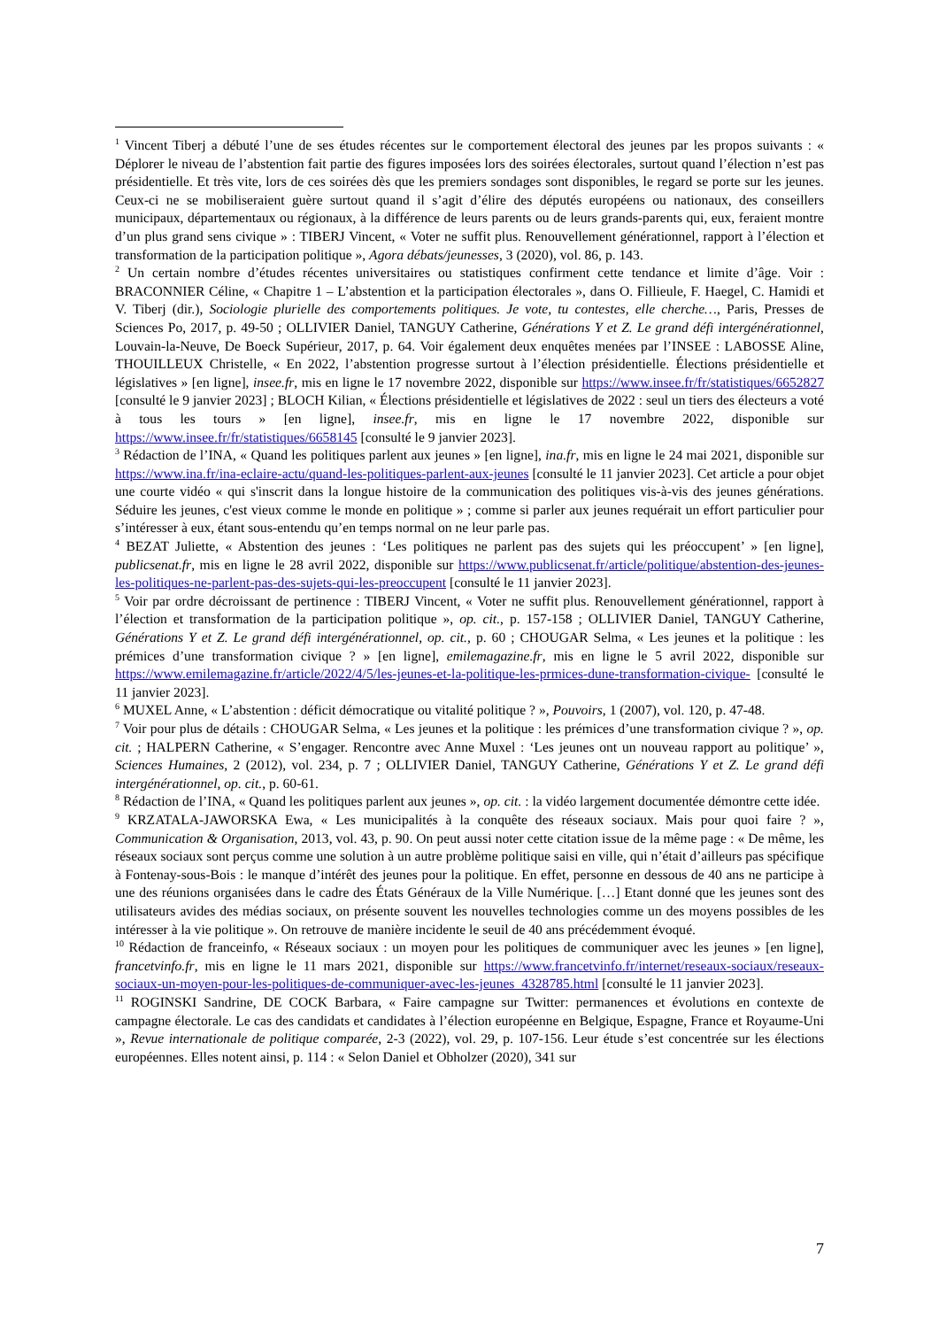<sup>1</sup> Vincent Tiberj a débuté l’une de ses études récentes sur le comportement électoral des jeunes par les propos suivants : « Déplorer le niveau de l’abstention fait partie des figures imposées lors des soirées électorales, surtout quand l’élection n’est pas présidentielle. Et très vite, lors de ces soirées dès que les premiers sondages sont disponibles, le regard se porte sur les jeunes. Ceux-ci ne se mobiliseraient guère surtout quand il s’agit d’élire des députés européens ou nationaux, des conseillers municipaux, départementaux ou régionaux, à la différence de leurs parents ou de leurs grands-parents qui, eux, feraient montre d’un plus grand sens civique » : TIBERJ Vincent, « Voter ne suffit plus. Renouvellement générationnel, rapport à l’élection et transformation de la participation politique », Agora débats/jeunesses, 3 (2020), vol. 86, p. 143.
<sup>2</sup> Un certain nombre d’études récentes universitaires ou statistiques confirment cette tendance et limite d’âge. Voir : BRACONNIER Céline, « Chapitre 1 – L’abstention et la participation électorales », dans O. Fillieule, F. Haegel, C. Hamidi et V. Tiberj (dir.), Sociologie plurielle des comportements politiques. Je vote, tu contestes, elle cherche…, Paris, Presses de Sciences Po, 2017, p. 49-50 ; OLLIVIER Daniel, TANGUY Catherine, Générations Y et Z. Le grand défi intergénérationnel, Louvain-la-Neuve, De Boeck Supérieur, 2017, p. 64. Voir également deux enquêtes menées par l’INSEE : LABOSSE Aline, THOUILLEUX Christelle, « En 2022, l’abstention progresse surtout à l’élection présidentielle. Élections présidentielle et législatives » [en ligne], insee.fr, mis en ligne le 17 novembre 2022, disponible sur https://www.insee.fr/fr/statistiques/6652827 [consulté le 9 janvier 2023] ; BLOCH Kilian, « Élections présidentielle et législatives de 2022 : seul un tiers des électeurs a voté à tous les tours » [en ligne], insee.fr, mis en ligne le 17 novembre 2022, disponible sur https://www.insee.fr/fr/statistiques/6658145 [consulté le 9 janvier 2023].
<sup>3</sup> Rédaction de l’INA, « Quand les politiques parlent aux jeunes » [en ligne], ina.fr, mis en ligne le 24 mai 2021, disponible sur https://www.ina.fr/ina-eclaire-actu/quand-les-politiques-parlent-aux-jeunes [consulté le 11 janvier 2023]. Cet article a pour objet une courte vidéo « qui s'inscrit dans la longue histoire de la communication des politiques vis-à-vis des jeunes générations. Séduire les jeunes, c'est vieux comme le monde en politique » ; comme si parler aux jeunes requérait un effort particulier pour s’intéresser à eux, étant sous-entendu qu’en temps normal on ne leur parle pas.
<sup>4</sup> BEZAT Juliette, « Abstention des jeunes : ‘Les politiques ne parlent pas des sujets qui les préoccupent’ » [en ligne], publicsenat.fr, mis en ligne le 28 avril 2022, disponible sur https://www.publicsenat.fr/article/politique/abstention-des-jeunes-les-politiques-ne-parlent-pas-des-sujets-qui-les-preoccupent [consulté le 11 janvier 2023].
<sup>5</sup> Voir par ordre décroissant de pertinence : TIBERJ Vincent, « Voter ne suffit plus. Renouvellement générationnel, rapport à l’élection et transformation de la participation politique », op. cit., p. 157-158 ; OLLIVIER Daniel, TANGUY Catherine, Générations Y et Z. Le grand défi intergénérationnel, op. cit., p. 60 ; CHOUGAR Selma, « Les jeunes et la politique : les prémices d’une transformation civique ? » [en ligne], emilemagazine.fr, mis en ligne le 5 avril 2022, disponible sur https://www.emilemagazine.fr/article/2022/4/5/les-jeunes-et-la-politique-les-prmices-dune-transformation-civique- [consulté le 11 janvier 2023].
<sup>6</sup> MUXEL Anne, « L’abstention : déficit démocratique ou vitalité politique ? », Pouvoirs, 1 (2007), vol. 120, p. 47-48.
<sup>7</sup> Voir pour plus de détails : CHOUGAR Selma, « Les jeunes et la politique : les prémices d’une transformation civique ? », op. cit. ; HALPERN Catherine, « S’engager. Rencontre avec Anne Muxel : ‘Les jeunes ont un nouveau rapport au politique’ », Sciences Humaines, 2 (2012), vol. 234, p. 7 ; OLLIVIER Daniel, TANGUY Catherine, Générations Y et Z. Le grand défi intergénérationnel, op. cit., p. 60-61.
<sup>8</sup> Rédaction de l’INA, « Quand les politiques parlent aux jeunes », op. cit. : la vidéo largement documentée démontre cette idée.
<sup>9</sup> KRZATALA-JAWORSKA Ewa, « Les municipalités à la conquête des réseaux sociaux. Mais pour quoi faire ? », Communication & Organisation, 2013, vol. 43, p. 90. On peut aussi noter cette citation issue de la même page : « De même, les réseaux sociaux sont perçus comme une solution à un autre problème politique saisi en ville, qui n’était d’ailleurs pas spécifique à Fontenay-sous-Bois : le manque d’intérêt des jeunes pour la politique. En effet, personne en dessous de 40 ans ne participe à une des réunions organisées dans le cadre des États Généraux de la Ville Numérique. […] Etant donné que les jeunes sont des utilisateurs avides des médias sociaux, on présente souvent les nouvelles technologies comme un des moyens possibles de les intéresser à la vie politique ». On retrouve de manière incidente le seuil de 40 ans précédemment évoqué.
<sup>10</sup> Rédaction de franceinfo, « Réseaux sociaux : un moyen pour les politiques de communiquer avec les jeunes » [en ligne], francetvinfo.fr, mis en ligne le 11 mars 2021, disponible sur https://www.francetvinfo.fr/internet/reseaux-sociaux/reseaux-sociaux-un-moyen-pour-les-politiques-de-communiquer-avec-les-jeunes_4328785.html [consulté le 11 janvier 2023].
<sup>11</sup> ROGINSKI Sandrine, DE COCK Barbara, « Faire campagne sur Twitter: permanences et évolutions en contexte de campagne électorale. Le cas des candidats et candidates à l’élection européenne en Belgique, Espagne, France et Royaume-Uni », Revue internationale de politique comparée, 2-3 (2022), vol. 29, p. 107-156. Leur étude s’est concentrée sur les élections européennes. Elles notent ainsi, p. 114 : « Selon Daniel et Obholzer (2020), 341 sur
7